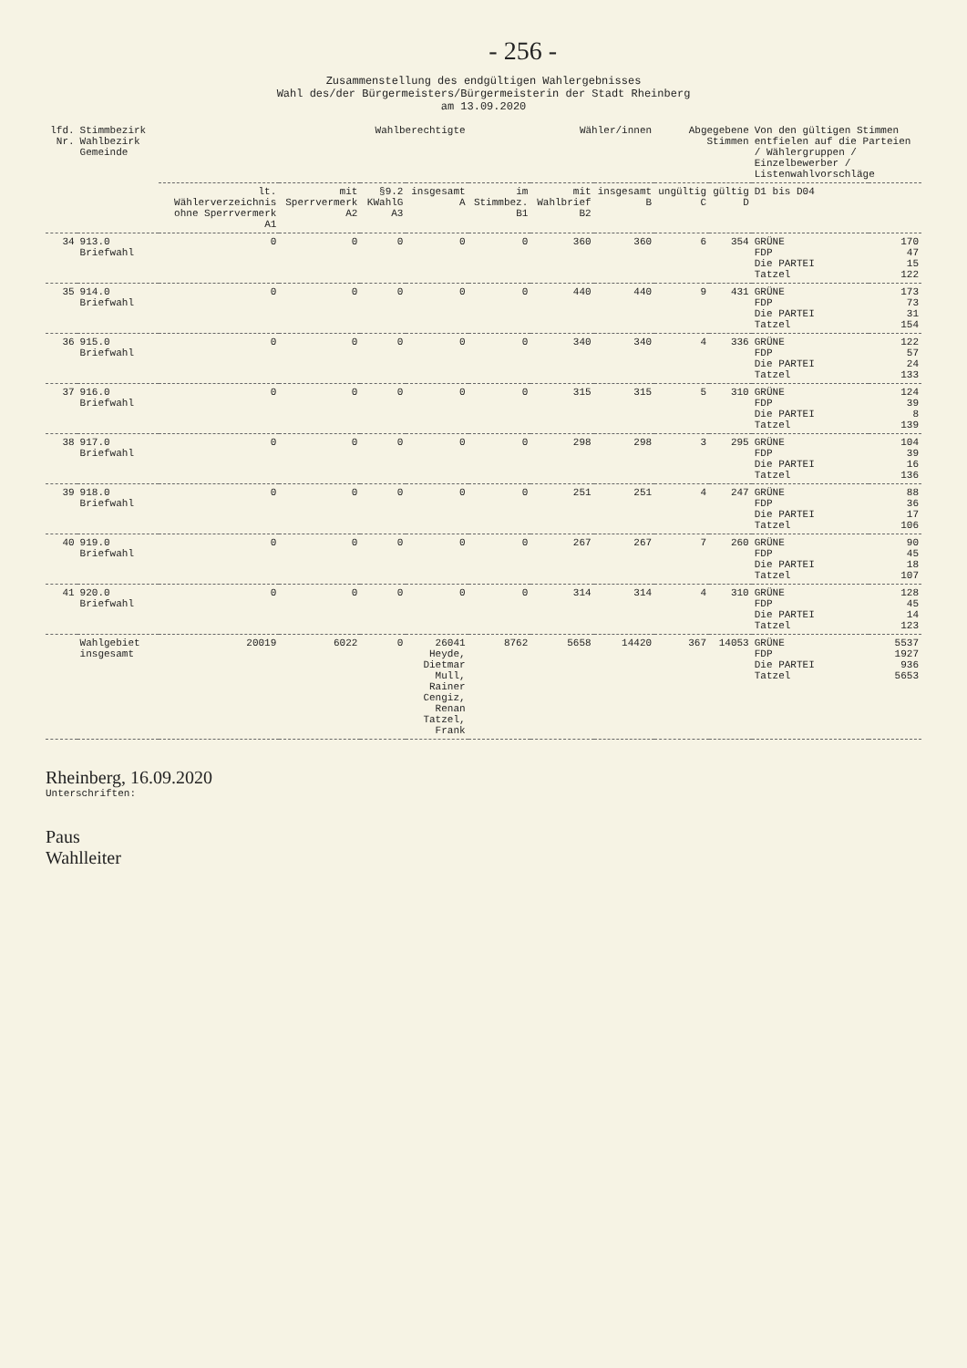- 256 -
Zusammenstellung des endgültigen Wahlergebnisses
Wahl des/der Bürgermeisters/Bürgermeisterin der Stadt Rheinberg
am 13.09.2020
| lfd. Nr. | Stimmbezirk Wahlbezirk Gemeinde | Wahlberechtigte | | | | Wähler/innen | | | Abgegebene Stimmen | | Von den gültigen Stimmen entfielen auf die Parteien / Wählergruppen / Einzelbewerber / Listenwahlvorschläge | |
| --- | --- | --- | --- | --- | --- | --- | --- | --- | --- | --- | --- | --- |
| | | lt. Wählerverzeichnis ohne Sperrvermerk A1 | mit Sperrvermerk A2 | §9.2 KWahlG A3 | insgesamt A | im Stimmbez. B1 | mit Wahlbrief B2 | insgesamt B | ungültig C | gültig D | D1 bis D04 | |
| 34 | 913.0 Briefwahl | 0 | 0 | 0 | 0 | 0 | 360 | 360 | 6 | 354 | GRÜNE FDP Die PARTEI Tatzel | 170 47 15 122 |
| 35 | 914.0 Briefwahl | 0 | 0 | 0 | 0 | 0 | 440 | 440 | 9 | 431 | GRÜNE FDP Die PARTEI Tatzel | 173 73 31 154 |
| 36 | 915.0 Briefwahl | 0 | 0 | 0 | 0 | 0 | 340 | 340 | 4 | 336 | GRÜNE FDP Die PARTEI Tatzel | 122 57 24 133 |
| 37 | 916.0 Briefwahl | 0 | 0 | 0 | 0 | 0 | 315 | 315 | 5 | 310 | GRÜNE FDP Die PARTEI Tatzel | 124 39 8 139 |
| 38 | 917.0 Briefwahl | 0 | 0 | 0 | 0 | 0 | 298 | 298 | 3 | 295 | GRÜNE FDP Die PARTEI Tatzel | 104 39 16 136 |
| 39 | 918.0 Briefwahl | 0 | 0 | 0 | 0 | 0 | 251 | 251 | 4 | 247 | GRÜNE FDP Die PARTEI Tatzel | 88 36 17 106 |
| 40 | 919.0 Briefwahl | 0 | 0 | 0 | 0 | 0 | 267 | 267 | 7 | 260 | GRÜNE FDP Die PARTEI Tatzel | 90 45 18 107 |
| 41 | 920.0 Briefwahl | 0 | 0 | 0 | 0 | 0 | 314 | 314 | 4 | 310 | GRÜNE FDP Die PARTEI Tatzel | 128 45 14 123 |
| | Wahlgebiet insgesamt | 20019 | 6022 | 0 | 26041 Heyde, Dietmar Mull, Rainer Cengiz, Renan Tatzel, Frank | 8762 | 5658 | 14420 | 367 | 14053 | GRÜNE FDP Die PARTEI Tatzel | 5537 1927 936 5653 |
Rheinberg, 16.09.2020
Unterschriften:
Paus
Wahlleiter